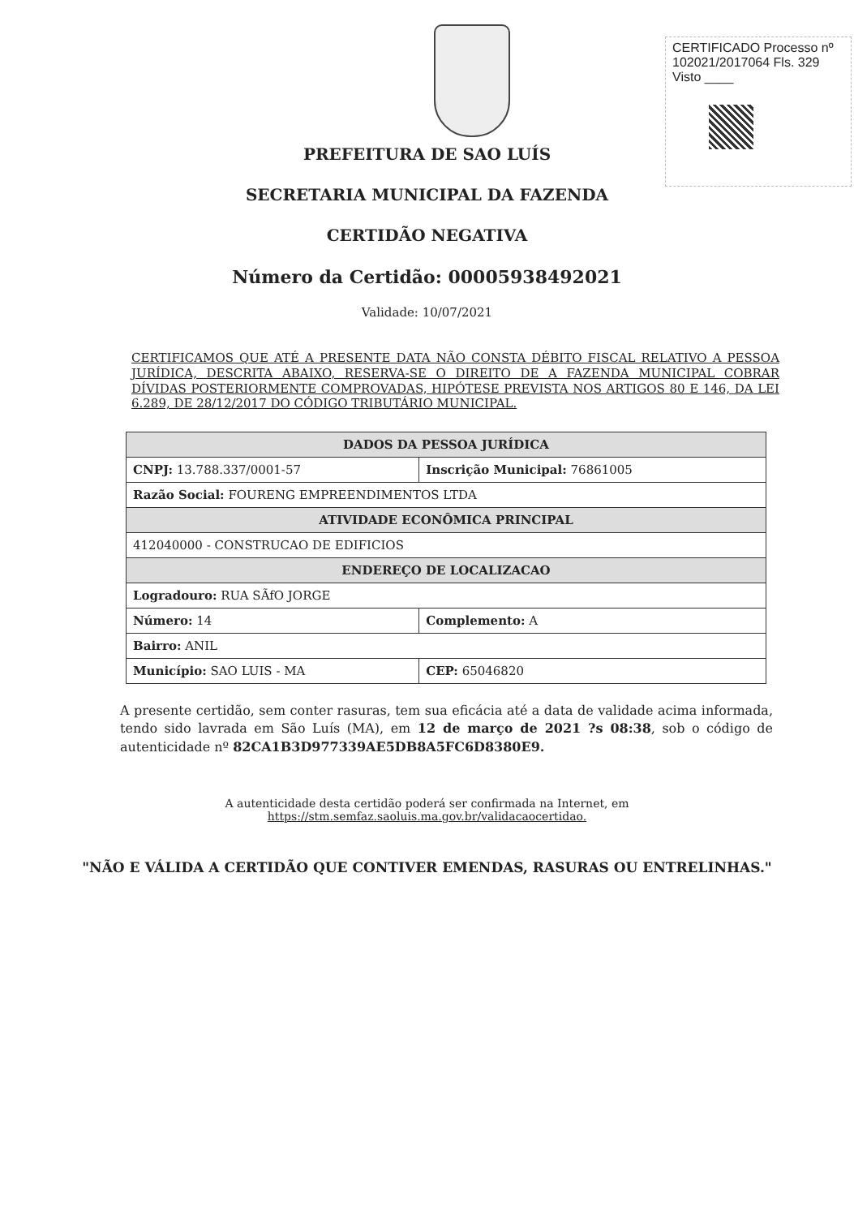CERTIFICADO Processo nº 102021/2017064 Fls. 329
Visto ____
PREFEITURA DE SAO LUÍS
SECRETARIA MUNICIPAL DA FAZENDA
CERTIDÃO NEGATIVA
Número da Certidão: 00005938492021
Validade: 10/07/2021
CERTIFICAMOS QUE ATÉ A PRESENTE DATA NÃO CONSTA DÉBITO FISCAL RELATIVO A PESSOA JURÍDICA, DESCRITA ABAIXO, RESERVA-SE O DIREITO DE A FAZENDA MUNICIPAL COBRAR DÍVIDAS POSTERIORMENTE COMPROVADAS, HIPÓTESE PREVISTA NOS ARTIGOS 80 E 146, DA LEI 6.289, DE 28/12/2017 DO CÓDIGO TRIBUTÁRIO MUNICIPAL.
| DADOS DA PESSOA JURÍDICA | |
| --- | --- |
| CNPJ: 13.788.337/0001-57 | Inscrição Municipal: 76861005 |
| Razão Social: FOURENG EMPREENDIMENTOS LTDA | |
| ATIVIDADE ECONÔMICA PRINCIPAL | |
| 412040000 - CONSTRUCAO DE EDIFICIOS | |
| ENDEREÇO DE LOCALIZACAO | |
| Logradouro: RUA SÃfO JORGE | |
| Número: 14 | Complemento: A |
| Bairro: ANIL | |
| Município: SAO LUIS - MA | CEP: 65046820 |
A presente certidão, sem conter rasuras, tem sua eficácia até a data de validade acima informada, tendo sido lavrada em São Luís (MA), em 12 de março de 2021 ?s 08:38, sob o código de autenticidade nº 82CA1B3D977339AE5DB8A5FC6D8380E9.
A autenticidade desta certidão poderá ser confirmada na Internet, em
https://stm.semfaz.saoluis.ma.gov.br/validacaocertidao.
"NÃO E VÁLIDA A CERTIDÃO QUE CONTIVER EMENDAS, RASURAS OU ENTRELINHAS."